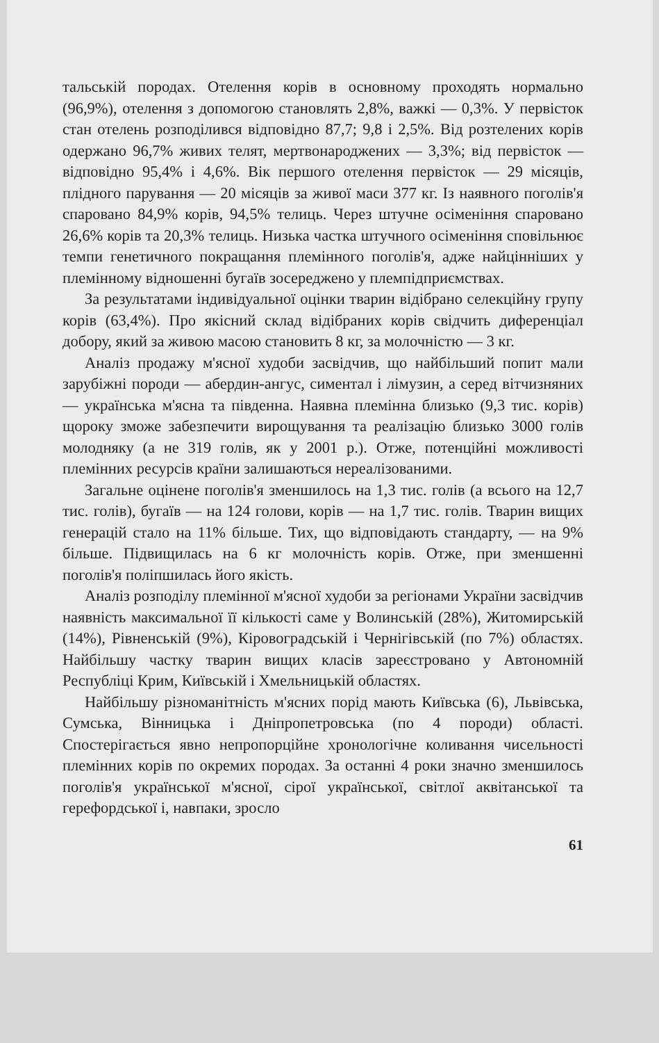тальській породах. Отелення корів в основному проходять нормально (96,9%), отелення з допомогою становлять 2,8%, важкі — 0,3%. У первісток стан отелень розподілився відповідно 87,7; 9,8 і 2,5%. Від розтелених корів одержано 96,7% живих телят, мертвонароджених — 3,3%; від первісток — відповідно 95,4% і 4,6%. Вік першого отелення первісток — 29 місяців, плідного парування — 20 місяців за живої маси 377 кг. Із наявного поголів'я спаровано 84,9% корів, 94,5% телиць. Через штучне осіменіння спаровано 26,6% корів та 20,3% телиць. Низька частка штучного осіменіння сповільнює темпи генетичного покращання племінного поголів'я, адже найцінніших у племінному відношенні бугаїв зосереджено у племпідприємствах.
За результатами індивідуальної оцінки тварин відібрано селекційну групу корів (63,4%). Про якісний склад відібраних корів свідчить диференціал добору, який за живою масою становить 8 кг, за молочністю — 3 кг.
Аналіз продажу м'ясної худоби засвідчив, що найбільший попит мали зарубіжні породи — абердин-ангус, симентал і лімузин, а серед вітчизняних — українська м'ясна та південна. Наявна племінна близько (9,3 тис. корів) щороку зможе забезпечити вирощування та реалізацію близько 3000 голів молодняку (а не 319 голів, як у 2001 р.). Отже, потенційні можливості племінних ресурсів країни залишаються нереалізованими.
Загальне оцінене поголів'я зменшилось на 1,3 тис. голів (а всього на 12,7 тис. голів), бугаїв — на 124 голови, корів — на 1,7 тис. голів. Тварин вищих генерацій стало на 11% більше. Тих, що відповідають стандарту, — на 9% більше. Підвищилась на 6 кг молочність корів. Отже, при зменшенні поголів'я поліпшилась його якість.
Аналіз розподілу племінної м'ясної худоби за регіонами України засвідчив наявність максимальної її кількості саме у Волинській (28%), Житомирській (14%), Рівненській (9%), Кіровоградській і Чернігівській (по 7%) областях. Найбільшу частку тварин вищих класів зареєстровано у Автономній Республіці Крим, Київській і Хмельницькій областях.
Найбільшу різноманітність м'ясних порід мають Київська (6), Львівська, Сумська, Вінницька і Дніпропетровська (по 4 породи) області. Спостерігається явно непропорційне хронологічне коливання чисельності племінних корів по окремих породах. За останні 4 роки значно зменшилось поголів'я української м'ясної, сірої української, світлої аквітанської та герефордської і, навпаки, зросло
61